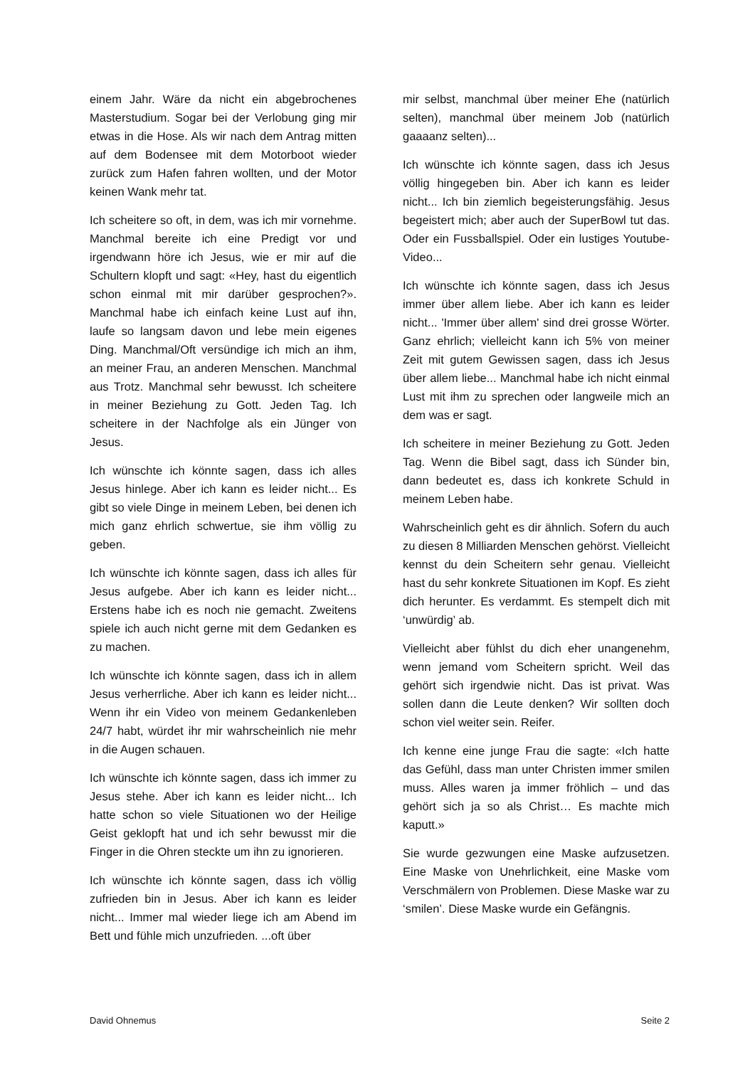einem Jahr. Wäre da nicht ein abgebrochenes Masterstudium. Sogar bei der Verlobung ging mir etwas in die Hose. Als wir nach dem Antrag mitten auf dem Bodensee mit dem Motorboot wieder zurück zum Hafen fahren wollten, und der Motor keinen Wank mehr tat.
Ich scheitere so oft, in dem, was ich mir vornehme. Manchmal bereite ich eine Predigt vor und irgendwann höre ich Jesus, wie er mir auf die Schultern klopft und sagt: «Hey, hast du eigentlich schon einmal mit mir darüber gesprochen?». Manchmal habe ich einfach keine Lust auf ihn, laufe so langsam davon und lebe mein eigenes Ding. Manchmal/Oft versündige ich mich an ihm, an meiner Frau, an anderen Menschen. Manchmal aus Trotz. Manchmal sehr bewusst. Ich scheitere in meiner Beziehung zu Gott. Jeden Tag. Ich scheitere in der Nachfolge als ein Jünger von Jesus.
Ich wünschte ich könnte sagen, dass ich alles Jesus hinlege. Aber ich kann es leider nicht... Es gibt so viele Dinge in meinem Leben, bei denen ich mich ganz ehrlich schwertue, sie ihm völlig zu geben.
Ich wünschte ich könnte sagen, dass ich alles für Jesus aufgebe. Aber ich kann es leider nicht... Erstens habe ich es noch nie gemacht. Zweitens spiele ich auch nicht gerne mit dem Gedanken es zu machen.
Ich wünschte ich könnte sagen, dass ich in allem Jesus verherrliche. Aber ich kann es leider nicht... Wenn ihr ein Video von meinem Gedankenleben 24/7 habt, würdet ihr mir wahrscheinlich nie mehr in die Augen schauen.
Ich wünschte ich könnte sagen, dass ich immer zu Jesus stehe. Aber ich kann es leider nicht... Ich hatte schon so viele Situationen wo der Heilige Geist geklopft hat und ich sehr bewusst mir die Finger in die Ohren steckte um ihn zu ignorieren.
Ich wünschte ich könnte sagen, dass ich völlig zufrieden bin in Jesus. Aber ich kann es leider nicht... Immer mal wieder liege ich am Abend im Bett und fühle mich unzufrieden. ...oft über
mir selbst, manchmal über meiner Ehe (natürlich selten), manchmal über meinem Job (natürlich gaaaanz selten)...
Ich wünschte ich könnte sagen, dass ich Jesus völlig hingegeben bin. Aber ich kann es leider nicht... Ich bin ziemlich begeisterungsfähig. Jesus begeistert mich; aber auch der SuperBowl tut das. Oder ein Fussballspiel. Oder ein lustiges Youtube-Video...
Ich wünschte ich könnte sagen, dass ich Jesus immer über allem liebe. Aber ich kann es leider nicht... 'Immer über allem' sind drei grosse Wörter. Ganz ehrlich; vielleicht kann ich 5% von meiner Zeit mit gutem Gewissen sagen, dass ich Jesus über allem liebe... Manchmal habe ich nicht einmal Lust mit ihm zu sprechen oder langweile mich an dem was er sagt.
Ich scheitere in meiner Beziehung zu Gott. Jeden Tag. Wenn die Bibel sagt, dass ich Sünder bin, dann bedeutet es, dass ich konkrete Schuld in meinem Leben habe.
Wahrscheinlich geht es dir ähnlich. Sofern du auch zu diesen 8 Milliarden Menschen gehörst. Vielleicht kennst du dein Scheitern sehr genau. Vielleicht hast du sehr konkrete Situationen im Kopf. Es zieht dich herunter. Es verdammt. Es stempelt dich mit ‘unwürdig’ ab.
Vielleicht aber fühlst du dich eher unangenehm, wenn jemand vom Scheitern spricht. Weil das gehört sich irgendwie nicht. Das ist privat. Was sollen dann die Leute denken? Wir sollten doch schon viel weiter sein. Reifer.
Ich kenne eine junge Frau die sagte: «Ich hatte das Gefühl, dass man unter Christen immer smilen muss. Alles waren ja immer fröhlich – und das gehört sich ja so als Christ… Es machte mich kaputt.»
Sie wurde gezwungen eine Maske aufzusetzen. Eine Maske von Unehrlichkeit, eine Maske vom Verschmälern von Problemen. Diese Maske war zu ‘smilen’. Diese Maske wurde ein Gefängnis.
David Ohnemus Seite 2